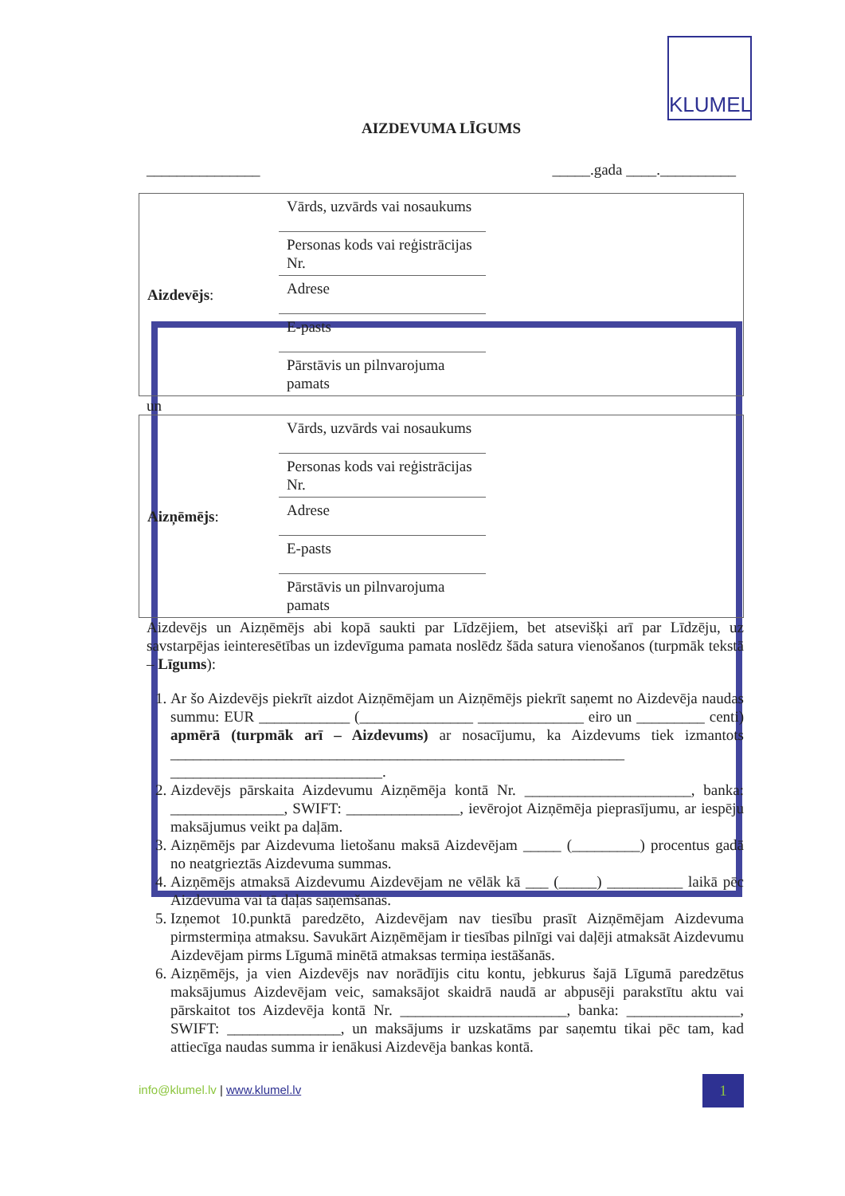KLUMEL
AIZDEVUMA LĪGUMS
_______________ _____.gada ____.__________
| Aizdevējs : | Vārds, uzvārds vai nosaukums | |
| | Personas kods vai reģistrācijas Nr. | |
| | Adrese | |
| | E-pasts | |
| | Pārstāvis un pilnvarojuma pamats | |
un
| Aizņēmējs : | Vārds, uzvārds vai nosaukums | |
| | Personas kods vai reģistrācijas Nr. | |
| | Adrese | |
| | E-pasts | |
| | Pārstāvis un pilnvarojuma pamats | |
Aizdevējs un Aizņēmējs abi kopā saukti par Līdzējiem, bet atsevišķi arī par Līdzēju, uz savstarpējas ieinteresētības un izdevīguma pamata noslēdz šāda satura vienošanos (turpmāk tekstā – Līgums):
1. Ar šo Aizdevējs piekrīt aizdot Aizņēmējam un Aizņēmējs piekrīt saņemt no Aizdevēja naudas summu: EUR ____________ (_______________ ______________ eiro un _________ centi) apmērā (turpmāk arī – Aizdevums) ar nosacījumu, ka Aizdevums tiek izmantots ____________________________________________________________ ____________________________.
2. Aizdevējs pārskaita Aizdevumu Aizņēmēja kontā Nr. ______________________, banka: _______________, SWIFT: _______________, ievērojot Aizņēmēja pieprasījumu, ar iespēju maksājumus veikt pa daļām.
3. Aizņēmējs par Aizdevuma lietošanu maksā Aizdevējam _____ (_________) procentus gadā no neatgrieztās Aizdevuma summas.
4. Aizņēmējs atmaksā Aizdevumu Aizdevējam ne vēlāk kā ___ (_____) __________ laikā pēc Aizdevuma vai tā daļas saņemšanas.
5. Izņemot 10.punktā paredzēto, Aizdevējam nav tiesību prasīt Aizņēmējam Aizdevuma pirmstermiņa atmaksu. Savukārt Aizņēmējam ir tiesības pilnīgi vai daļēji atmaksāt Aizdevumu Aizdevējam pirms Līgumā minētā atmaksas termiņa iestāšanās.
6. Aizņēmējs, ja vien Aizdevējs nav norādījis citu kontu, jebkurus šajā Līgumā paredzētus maksājumus Aizdevējam veic, samaksājot skaidrā naudā ar abpusēji parakstītu aktu vai pārskaitot tos Aizdevēja kontā Nr. ______________________, banka: _______________, SWIFT: _______________, un maksājums ir uzskatāms par saņemtu tikai pēc tam, kad attiecīga naudas summa ir ienākusi Aizdevēja bankas kontā.
info@klumel.lv | www.klumel.lv 1